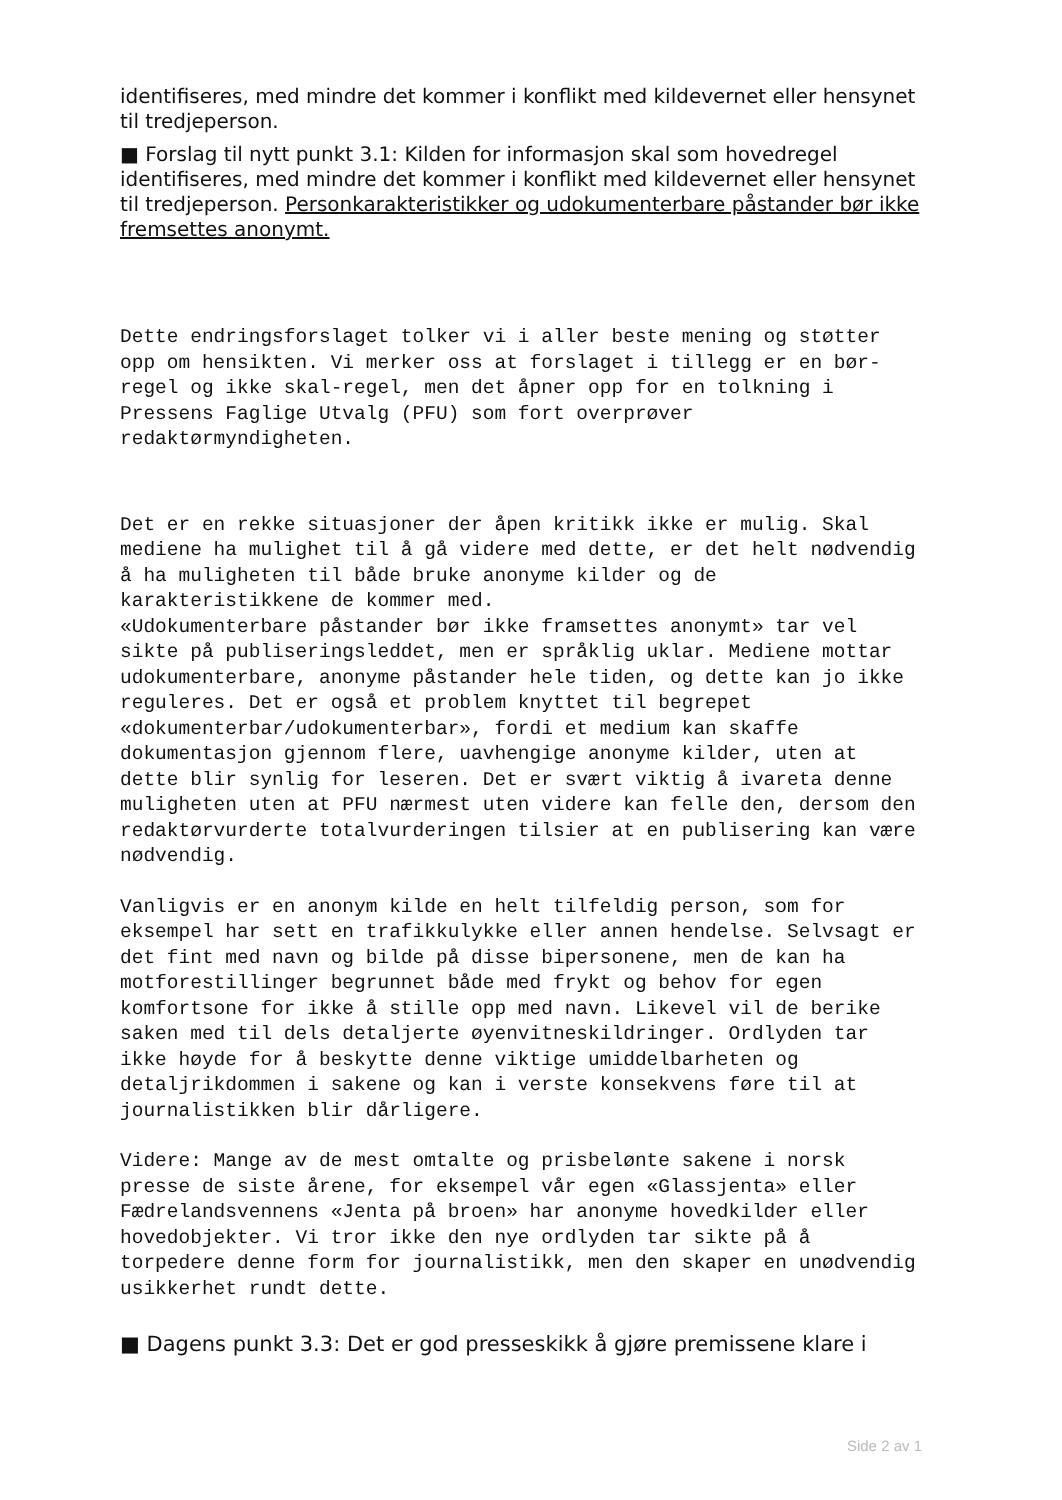identifiseres, med mindre det kommer i konflikt med kildevernet eller hensynet til tredjeperson.
■ Forslag til nytt punkt 3.1: Kilden for informasjon skal som hovedregel identifiseres, med mindre det kommer i konflikt med kildevernet eller hensynet til tredjeperson. Personkarakteristikker og udokumenterbare påstander bør ikke fremsettes anonymt.
Dette endringsforslaget tolker vi i aller beste mening og støtter opp om hensikten. Vi merker oss at forslaget i tillegg er en bør-regel og ikke skal-regel, men det åpner opp for en tolkning i Pressens Faglige Utvalg (PFU) som fort overprøver redaktørmyndigheten.
Det er en rekke situasjoner der åpen kritikk ikke er mulig. Skal mediene ha mulighet til å gå videre med dette, er det helt nødvendig å ha muligheten til både bruke anonyme kilder og de karakteristikkene de kommer med.
«Udokumenterbare påstander bør ikke framsettes anonymt» tar vel sikte på publiseringsleddet, men er språklig uklar. Mediene mottar udokumenterbare, anonyme påstander hele tiden, og dette kan jo ikke reguleres. Det er også et problem knyttet til begrepet «dokumenterbar/udokumenterbar», fordi et medium kan skaffe dokumentasjon gjennom flere, uavhengige anonyme kilder, uten at dette blir synlig for leseren. Det er svært viktig å ivareta denne muligheten uten at PFU nærmest uten videre kan felle den, dersom den redaktørvurderte totalvurderingen tilsier at en publisering kan være nødvendig.
Vanligvis er en anonym kilde en helt tilfeldig person, som for eksempel har sett en trafikkulykke eller annen hendelse. Selvsagt er det fint med navn og bilde på disse bipersonene, men de kan ha motforestillinger begrunnet både med frykt og behov for egen komfortsone for ikke å stille opp med navn. Likevel vil de berike saken med til dels detaljerte øyenvitneskildringer. Ordlyden tar ikke høyde for å beskytte denne viktige umiddelbarheten og detaljrikdommen i sakene og kan i verste konsekvens føre til at journalistikken blir dårligere.
Videre: Mange av de mest omtalte og prisbelønte sakene i norsk presse de siste årene, for eksempel vår egen «Glassjenta» eller Fædrelandsvennens «Jenta på broen» har anonyme hovedkilder eller hovedobjekter. Vi tror ikke den nye ordlyden tar sikte på å torpedere denne form for journalistikk, men den skaper en unødvendig usikkerhet rundt dette.
■ Dagens punkt 3.3: Det er god presseskikk å gjøre premissene klare i
Side 2 av 1